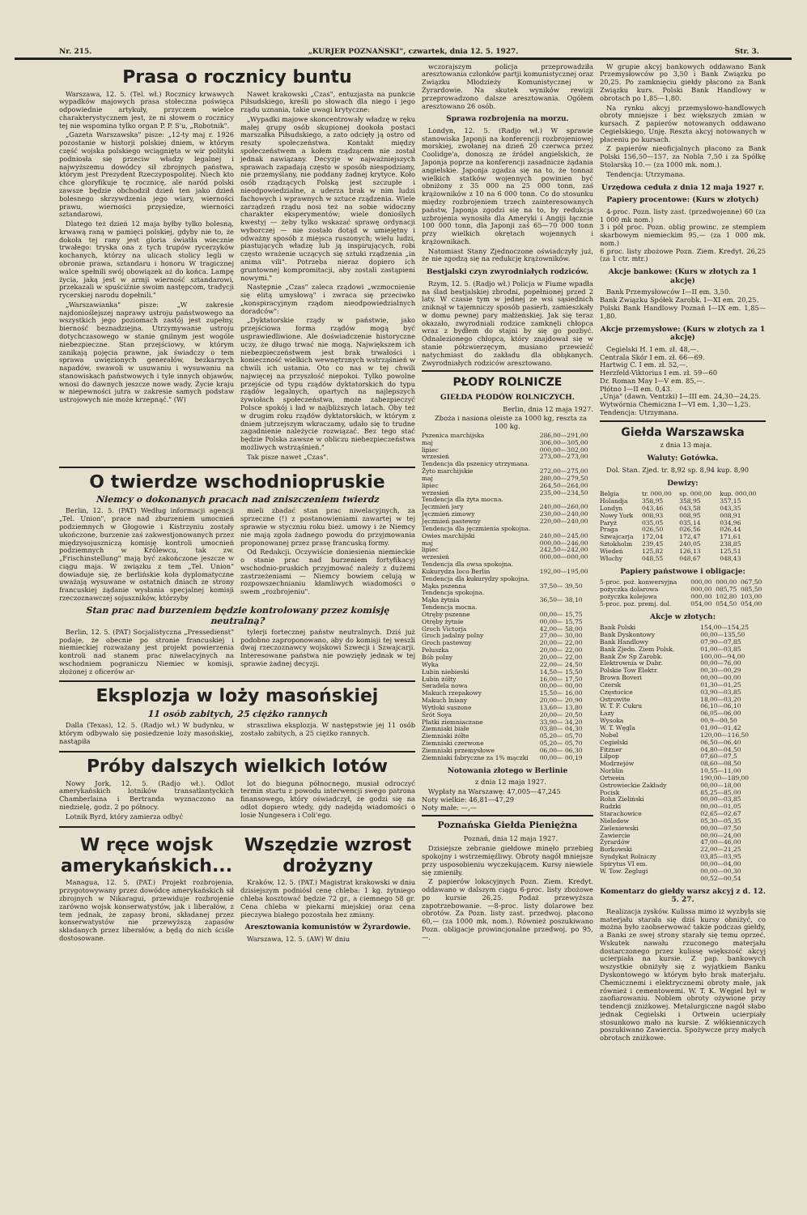Nr. 215. „KURJER POZNAŃSKI", czwartek, dnia 12. 5. 1927. Str. 3.
Prasa o rocznicy buntu
Warszawa, 12. 5. (Tel. wł.) Rocznicy krwawych wypadków majowych prasa stołeczna poświęca odpowiednie artykuły, przyczem wielce charakterystycznem jest, że ni słowem o rocznicy tej nie wspomina tylko organ P. P. S'u, „Robotnik".
„Gazeta Warszawska" pisze: „12-ty maj r. 1926 pozostanie w historji polskiej dniem, w którym część wojska polskiego wciągnięta w wir polityki podniosła się przeciw władzy legalnej i najwyższemu dowódcy sił zbrojnych państwa, którym jest Prezydent Rzeczypospolitej. Niech kto chce gloryfikuje tę rocznicę, ale naród polski zawsze będzie obchodził dzień ten jako dzień bolesnego skrzywdzenia jego wiary, wierności prawu, wierności przysiędze, wierności sztandarowi.
Dlatego też dzień 12 maja byłby tylko bolesną, krwawą raną w pamięci polskiej, gdyby nie to, że dokoła tej rany jest gloria światła wiecznie trwałego: tryska ona z tych trupów rycerzyków kochanych, którzy na ulicach stolicy legli w obronie prawa, sztandaru i honoru W tragicznej walce spełnili swój obowiązek aż do końca. Lampę życia, jaką jest w armji wierność sztandarowi, przekazali w spuściźnie swoim następcom, tradycji rycerskiej narodu dopełnili."
„Warszawianka" pisze: „W zakresie najdonioślejszej naprawy ustroju państwowego na wszystkich jego poziomach zastój jest zupełny, bierność beznadziejna. Utrzymywanie ustroju dotychczasowego w stanie gnilnym jest wogóle niebezpieczne. Stan przejściowy, w którym zanikają pojęcia prawne, jak świadczy o tem sprawa uwięzionych generałów, bezkarnych napadów, swawoli w usuwaniu i wysuwaniu na stanowiskach państwowych i tyle innych objawów, wnosi do dawnych jeszcze nowe wady. Życie kraju w niepewności jutra w zakresie samych podstaw ustrojowych nie może krzepnąć." (W)
Nawet krakowski „Czas", entuzjasta na punkcie Piłsudskiego, kreśli po słowach dla niego i jego rządu uznania, takie uwagi krytyczne:
„Wypadki majowe skoncentrowały władzę w ręku małej grupy osób skupionej dookoła postaci marszałka Piłsudskiego, a zato odcięły ją ostro od reszty społeczeństwa. Kontakt między społeczeństwem a kołem rządzącem nie został jednak nawiązany. Decyzje w najważniejszych sprawach zapadają często w sposób niespodziany, nie przemyślany, nie poddany żadnej krytyce. Koło osób rządzących Polską jest szczupłe i nieodpowiedzialne, a uderza brak w nim ludzi fachowych i wprawnych w sztuce rządzenia. Wiele zarządzeń rządu nosi też na sobie widoczny charakter eksperymentów; wiele donioślych kwestyj — żeby tylko wskazać sprawę ordynacji wyborczej — nie zostało dotąd w umiejętny i odważny sposób z miejsca ruszonych; wielu ludzi, piastujących władzę lub ją inspirujących, robi często wrażenie uczących się sztuki rządzenia „in anima vili". Potrzeba nieraz dopiero ich gruntownej kompromitacji, aby zostali zastąpieni nowymi."
Następnie „Czas" zaleca rządowi „wzmocnienie się elitą umysłową" i zwraca się przeciwko „konspiracyjnym rządom nieodpowiedzialnych doradców":
„Dyktatorskie rządy w państwie, jako przejściowa forma rządów mogą być usprawiedliwione. Ale doświadczenie historyczne uczy, że długo trwać nie mogą. Największem ich niebezpieczeństwem jest brak trwałości i konieczność wielkich wewnętrznych wstrząśnień w chwili ich ustania. Oto co nas w tej chwili najwięcej na przyszłość niepokoi. Tylko powolne przejście od typu rządów dyktatorskich do typu rządów legalnych, opartych na najlepszych żywiołach społeczeństwa, może zabezpieczyć Polsce spokój i ład w najbliższych latach. Oby też w drugim roku rządów dyktatorskich, w którym z dniem jutrzejszym wkraczamy, udało się to trudne zagadnienie należycie rozwiązać. Bez tego stać będzie Polska zawsze w obliczu niebezpieczeństwa możliwych wstrząśnień."
Tak pisze nawet „Czas".
O twierdze wschodniopruskie
Niemcy o dokonanych pracach nad zniszczeniem twierdz
Berlin, 12. 5. (PAT) Według informacji agencji „Tel. Union", prace nad zburzeniem umocnień podziemnych w Głogowie i Kistrzyniu zostały ukończone, burzenie zaś zakwestjonowanych przez międzysojuszniczą komisję kontroli umocnień podziemnych w Królewcu, tak zw. „Frischinstellung" mają być zakończone jeszcze w ciągu maja. W związku z tem „Tel. Union" dowiaduje się, że berlińskie koła dyplomatyczne uważają wysuwane w ostatnich dniach ze strony francuskiej żądanie wysłania specjalnej komisji rzeczoznawczej sojuszników, którzyby
mieli zbadać stan prac niwelacyjnych, za sprzeczne (!) z postanowieniami zawartej w tej sprawie w styczniu roku bież. umowy i że Niemcy nie mają zgoła żadnego powodu do przyjmowania proponowanej przez prasę francuską formy.
Od Redakcji. Oczywiście doniesienia niemieckie o stanie prac nad burzeniem fortyfikacyj wschodnio-pruskich przyjmować należy z dużemi zastrzeżeniami — Niemcy bowiem celują w rozpowszechnianiu kłamliwych wiadomości o swem „rozbrojeniu".
Stan prac nad burzeniem będzie kontrolowany przez komisję neutralną?
Berlin, 12. 5. (PAT) Socjalistyczna „Pressedienst" podaje, że obecnie po stronie francuskiej i niemieckiej rozważany jest projekt powierzenia kontroli nad stanem prac niwelacyjnych na wschodniem pograniczu Niemiec w komisji, złożonej z oficerów ar-
tylerji fortecznej państw neutralnych. Dziś już podobno zaproponowano, aby do komisji tej weszli dwaj rzeczoznawcy wojskowi Szwecji i Szwajcarji. Interesowane państwa nie powzięły jednak w tej sprawie żadnej decyzji.
Eksplozja w loży masońskiej
11 osób zabitych, 25 ciężko rannych
Dalla (Texas), 12. 5. (Radjo wł.) W budynku, w którym odbywało się posiedzenie loży masońskiej, nastąpiła
straszliwa eksplozja. W następstwie jej 11 osób zostało zabitych, a 25 ciężko rannych.
Próby dalszych wielkich lotów
Nowy Jork, 12. 5. (Radjo wł.). Odlot amerykańskich lotników transatlantyckich Chamberlaina i Bertranda wyznaczono na niedzielę, godz. 2 po północy.
Lotnik Byrd, który zamierza odbyć
lot do bieguna północnego, musiał odroczyć termin startu z powodu interwencji swego patrona finansowego, który oświadczył, że godzi się na odlot dopiero wtedy, gdy nadejdą wiadomości o losie Nungesera i Coli'ego.
W ręce wojsk amerykańskich...
Managua, 12. 5. (PAT.) Projekt rozbrojenia, przygotowywany przez dowódcę amerykańskich sił zbrojnych w Nikaragui, przewiduje rozbrojenie zarówno wojsk konserwatystów, jak i liberałów, z tem jednak, że zapasy broni, składanej przez konserwatystów nie przewyższą zapasów składanych przez liberałów, a będą do nich ściśle dostosowane.
Wszędzie wzrost drożyzny
Kraków, 12. 5. (PAT.) Magistrat krakowski w dniu dzisiejszym podniósł cenę chleba: 1 kg. żytniego chleba kosztować będzie 72 gr., a ciemnego 58 gr. Cena chleba w piekarni miejskiej oraz cena pieczywa białego pozostała bez zmiany.
Aresztowania komunistów w Żyrardowie.
Warszawa, 12. 5. (AW) W dniu
wczorajszym policja przeprowadziła aresztowania członków partji komunistycznej oraz Związku Młodzieży Komunistycznej w Żyrardowie. Na skutek wyników rewizji przeprowadzono dalsze aresztowania. Ogółem aresztowano 26 osób.
Sprawa rozbrojenia na morzu.
Londyn, 12. 5. (Radjo wł.) W sprawie stanowiska Japonji na konferencji rozbrojeniowej morskiej, zwołanej na dzień 20 czerwca przez Coolidge'a, donoszą ze źródeł angielskich, że Japonja poprze na konferencji zasadnicze żądania angielskie. Japonja zgadza się na to, że tonnaż wielkich statków wojennych powinien być obniżony z 35 000 na 25 000 tonn, zaś krążowników z 10 na 6 000 tonn. Co do stosunku między rozbrojeniem trzech zainteresowanych państw, Japonja zgodzi się na to, by redukcja uzbrojenia wynosiła dla Ameryki i Angiji łącznie 100 000 tonn, dla Japonji zaś 65—70 000 tonn przy wielkich okrętach wojennych i krążownikach.
Natomiast Stany Zjednoczone oświadczyły już, że nie zgodzą się na redukcję krążowników.
Bestjalski czyn zwyrodniałych rodziców.
Rzym, 12. 5. (Radjo wł.) Policja w Fiume wpadła na ślad bestjalskiej zbrodni, popełnionej przed 2 laty. W czasie tym w jednej ze wsi sąsiednich zniknął w tajemniczy sposób pasierb, zamieszkały w domu pewnej pary małżeńskiej. Jak się teraz okazało, zwyrodniali rodzice zamknęli chłopca wraz z bydłem do stajni by się go pozbyć. Odnalezionego chłopca, który znajdował się w stanie półzwierzęcym, musiano przewieźć natychmiast do zakładu dla obłąkanych. Zwyrodniałych rodziców aresztowano.
PŁODY ROLNICZE
GIEŁDA PŁODÓW ROLNICZYCH.
Berlin, dnia 12 maja 1927.
Zboża i nasiona oleiste za 1000 kg, reszta za 100 kg.
| Pszenica marchijska | 286,00—291,00 |
| maj | 306,00—305,00 |
| lipiec | 000,00—302,00 |
| wrzesień | 273,00—273,00 |
| Tendencja dla pszenicy utrzymana. | |
| Żyto marchijskie | 272,00—275,00 |
| maj | 280,00—279,50 |
| lipiec | 264,50—264,00 |
| wrzesień | 235,00—234,50 |
| Tendencja dla żyta mocna. | |
| Jęczmień jary | 240,00—260,00 |
| Jęczmień zimowy | 230,00—240,00 |
| Jęczmień pastewny | 220,00—240,00 |
| Tendencja dla jęczmienia spokojna. | |
| Owies marchijski | 240,00—245,00 |
| maj | 000,00—246,00 |
| lipiec | 242,50—242,00 |
| wrzesień | 000,00—000,00 |
| Tendencja dla owsa spokojna. | |
| Kukurydza loco Berlin | 192,00—195,00 |
| Tendencja dla kukurydzy spokojna. | |
| Mąka pszenna | 37,50— 39,50 |
| Tendencja spokojna. | |
| Mąka żytnia | 36,50— 38,10 |
| Tendencja mocna. | |
| Otręby pszenne | 00,00— 15,75 |
| Otręby żytnie | 00,00— 15,75 |
| Groch Victorja | 42,00— 58,00 |
| Groch jadalny polny | 27,00— 30,00 |
| Groch pastewny | 20,00— 22,00 |
| Peluszka | 20,00— 22,00 |
| Bób polny | 20,00— 22,00 |
| Wyka | 22,00— 24,50 |
| Łubin niebieski | 14,50— 15,50 |
| Łubin żółty | 16,00— 17,50 |
| Seradela nowa | 00,00— 00,00 |
| Makuch rzepakowy | 15,50— 16,00 |
| Makuch lniany | 20,00— 20,90 |
| Wytłoki suszone | 13,60— 13,80 |
| Śrót Soya | 20,00— 20,50 |
| Płatki ziemniaczane | 33,90— 34,20 |
| Ziemniaki białe | 03,80— 04,30 |
| Ziemniaki żółte | 05,20— 05,70 |
| Ziemniaki czerwone | 05,20— 05,70 |
| Ziemniaki przemysłowe | 06,00— 06,30 |
| Ziemniaki fabryczne za 1% mączki | 00,00— 00,19 |
Notowania złotego w Berlinie
z dnia 12 maja 1927.
Wypłaty na Warszawę: 47,005—47,245
Noty wielkie: 46,81—47,29
Noty małe: —,—
Poznańska Giełda Pieniężna
Poznań, dnia 12 maja 1927.
Dzisiejsze zebranie giełdowe minęło przebieg spokojny i wstrzemięźliwy. Obroty nagół mniejsze przy usposobieniu wyczekującem. Kursy niewiele się zmieniły.
Z papierów lokacyjnych Pozn. Ziem. Kredyt. oddawano w dalszym ciągu 6-proc. listy zbożowe po kursie 26,25. Podaż przewyższa zapotrzebowanie. —8-proc. listy dolarowe bez obrotów. Za Pozn. listy zast. przedwoj. płacono 60,— (za 1000 mk. nom.). Również poszukiwano Pozn. obligacje prowincjonalne przedwoj. po 95,—.
W grupie akcyj bankowych oddawano Bank Przemysłowców po 3,50 i Bank Związku po 20,25. Po zamknięciu giełdy płacono za Bank Związku kurs. Polski Bank Handlowy w obrotach po 1,85—1,80.
Na rynku akcyj przemysłowo-handlowych obroty mniejsze i bez większych zmian w kursach. Z papierów notowanych oddawano Cegielskiego, Unję. Reszta akcyj notowanych w płaceniu po kursach.
Z papierów nieoficjalnych płacono za Bank Polski 156,50—157, za Nobla 7,50 i za Spółkę Stolarską 10.— (za 1000 mk. nom.).
Tendencja: Utrzymana.
Urzędowa ceduła z dnia 12 maja 1927 r.
Papiery procentowe: (Kurs w złotych)
4-proc. Pozn. listy zast. (przedwojenne) 60 (za 1 000 mk nom.)
3 i pół proc. Pozn. oblig prowinc. ze stemplem skarbowym niemieckim 95,— (za 1 000 mk. nom.)
6 proc. listy zbożowe Pozn. Ziem. Kredyt. 26,25 (za 1 ctr. mtr.)
Akcje bankowe: (Kurs w złotych za 1 akcję)
Bank Przemysłowców I—II em. 3,50.
Bank Związku Spółek Zarobk. I—XI em. 20,25.
Polski Bank Handlowy Poznań I—IX em. 1,85—1,80.
Akcje przemysłowe: (Kurs w złotych za 1 akcję)
Cegielski H. I em. zł. 48,—.
Centrala Skór I em. zł. 66—69.
Hartwig C. I em. zł. 52,—.
Herzfeld-Viktorius I em. zł. 59—60
Dr. Roman May I—V em. 85,—.
Płótno I—II em. 0,43.
„Unja" (dawn. Ventzki) I—III em. 24,30—24,25.
Wytwórnia Chemiczna I—VI em. 1,30—1,25.
Tendencja: Utrzymana.
Giełda Warszawska
z dnia 13 maja.
Waluty: Gotówka.
Dol. Stan. Zjed. tr. 8,92 sp. 8,94 kup. 8,90
Dewizy:
| Belgia | tr. 000,00 | sp. 000,00 | kup. 000,00 |
| Holandja | 358,95 | 358,95 | 357,15 |
| Londyn | 043,46 | 043,58 | 043,35 |
| Nowy York | 008,93 | 008,95 | 008,91 |
| Paryż | 035,05 | 035,14 | 034,96 |
| Praga | 026,50 | 026,56 | 026,44 |
| Szwajcarja | 172,04 | 172,47 | 171,61 |
| Sztokholm | 239,45 | 240,05 | 238,85 |
| Wiedeń | 125,82 | 126,13 | 125,51 |
| Włochy | 048,55 | 048,67 | 048,43 |
Papiery państwowe i obligacje:
| 5-proc. poż. konwersyjna | 000,00 | 000,00 | 067,50 |
| pożyczka dolarowa | 000,00 | 085,75 | 085,50 |
| pożyczka kolejowa | 000,00 | 102,80 | 103,00 |
| 5-proc. poz. premj. dol. | 054,00 | 054,50 | 054,00 |
Akcje w złotych:
| Bank Polski | 154,00—154,25 |
| Bank Dyskontowy | 00,00—135,50 |
| Bank Handlowy | 07,90—07,85 |
| Bank Zjedn. Ziem Polsk. | 01,00—03,85 |
| Bank Zw Sp Zarobk. | 100,00—94,00 |
| Elektrownia w Dabr. | 00,00—76,00 |
| Polskie Tow Elektr. | 00,30—00,29 |
| Brown Boveri | 00,00—00,00 |
| Czersk | 01,30—01,25 |
| Częstocice | 03,90—03,85 |
| Ostrowite | 18,00—03,20 |
| W. T. F. Cukru | 06,10—06,10 |
| Łazy | 06,05—06,00 |
| Wysoka | 00,9—00,50 |
| W. T. Węgla | 01,00—01,42 |
| Nobel | 120,00—116,50 |
| Cegielski | 06,50—06,40 |
| Fitzner | 04,80—04,50 |
| Lilpop | 07,60—07,5 |
| Modrzejów | 08,60—08,50 |
| Norblin | 10,55—11,00 |
| Ortwein | 190,00—189,00 |
| Ostrowieckie Zakłady | 00,00—18,00 |
| Pocisk | 85,25—85,00 |
| Rohn Zieliński | 00,00—03,85 |
| Rudzki | 00,00—01,05 |
| Starachowice | 02,65—02,67 |
| Nieledew | 05,30—05,35 |
| Zieleniewski | 00,00—07,50 |
| Zawiercie | 00,00—24,00 |
| Żyrardów | 47,00—46,00 |
| Borkowski | 22,00—21,25 |
| Syndykat Rolniczy | 03,85—03,95 |
| Spirytus VI em. | 00,00—04,00 |
| W. Tow. Żeglugi | 00,00—00,30 |
| | 00,52—00,54 |
Komentarz do giełdy warsz akcyj z d. 12. 5. 27.
Realizacja zysków. Kulissa mimo iż wyzbyła się materjału starała się dziś kursy obniżyć, co można było zaobserwować także podczas giełdy, a Banki ze swej strony starały się temu oprzeć. Wskutek nawału rzuconego materjału dostarczonego przez kulissę większość akcyj ucierpiała na kursie. Z pap. bankowych wszystkie obniżyły się z wyjątkiem Banku Dyskontowego w którym było brak materjału. Chemicznemi i elektrycznemi obroty małe, jak również i cementowemi. W. T. K. Węgiel był w zaofiarowaniu. Noblem obroty ożywione przy tendencji zniżkowej. Metalurgiczne nagół słabo jednak Cegielski i Ortwein ucierpiały stosunkowo mało na kursie. Z włókienniczych poszukiwano Zawiercia. Spożywcze przy małych obrotach zniżkowe.